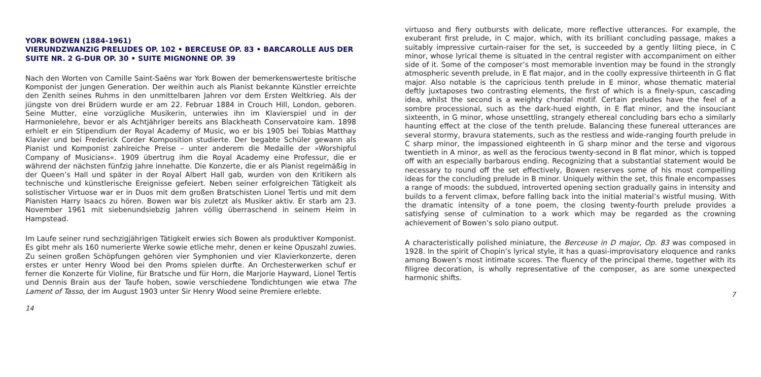YORK BOWEN (1884-1961)
VIERUNDZWANZIG PRELUDES OP. 102 • BERCEUSE OP. 83 • BARCAROLLE AUS DER SUITE NR. 2 G-DUR OP. 30 • SUITE MIGNONNE OP. 39
Nach den Worten von Camille Saint-Saëns war York Bowen der bemerkenswerteste britische Komponist der jungen Generation. Der weithin auch als Pianist bekannte Künstler erreichte den Zenith seines Ruhms in den unmittelbaren Jahren vor dem Ersten Weltkrieg. Als der jüngste von drei Brüdern wurde er am 22. Februar 1884 in Crouch Hill, London, geboren. Seine Mutter, eine vorzügliche Musikerin, unterwies ihn im Klavierspiel und in der Harmonielehre, bevor er als Achtjähriger bereits ans Blackheath Conservatoire kam. 1898 erhielt er ein Stipendium der Royal Academy of Music, wo er bis 1905 bei Tobias Matthay Klavier und bei Frederick Corder Komposition studierte. Der begabte Schüler gewann als Pianist und Komponist zahlreiche Preise – unter anderem die Medaille der »Worshipful Company of Musicians«. 1909 übertrug ihm die Royal Academy eine Professur, die er während der nächsten fünfzig Jahre innehatte. Die Konzerte, die er als Pianist regelmäßig in der Queen’s Hall und später in der Royal Albert Hall gab, wurden von den Kritikern als technische und künstlerische Ereignisse gefeiert. Neben seiner erfolgreichen Tätigkeit als solistischer Virtuose war er in Duos mit dem großen Bratschisten Lionel Tertis und mit dem Pianisten Harry Isaacs zu hören. Bowen war bis zuletzt als Musiker aktiv. Er starb am 23. November 1961 mit siebenundsiebzig Jahren völlig überraschend in seinem Heim in Hampstead.
Im Laufe seiner rund sechzigjährigen Tätigkeit erwies sich Bowen als produktiver Komponist. Es gibt mehr als 160 numerierte Werke sowie etliche mehr, denen er keine Opuszahl zuwies. Zu seinen großen Schöpfungen gehören vier Symphonien und vier Klavierkonzerte, deren erstes er unter Henry Wood bei den Proms spielen durfte. An Orchesterwerken schuf er ferner die Konzerte für Violine, für Bratsche und für Horn, die Marjorie Hayward, Lionel Tertis und Dennis Brain aus der Taufe hoben, sowie verschiedene Tondichtungen wie etwa The Lament of Tasso, der im August 1903 unter Sir Henry Wood seine Premiere erlebte.
14
virtuoso and fiery outbursts with delicate, more reflective utterances. For example, the exuberant first prelude, in C major, which, with its brilliant concluding passage, makes a suitably impressive curtain-raiser for the set, is succeeded by a gently lilting piece, in C minor, whose lyrical theme is situated in the central register with accompaniment on either side of it. Some of the composer’s most memorable invention may be found in the strongly atmospheric seventh prelude, in E flat major, and in the coolly expressive thirteenth in G flat major. Also notable is the capricious tenth prelude in E minor, whose thematic material deftly juxtaposes two contrasting elements, the first of which is a finely-spun, cascading idea, whilst the second is a weighty chordal motif. Certain preludes have the feel of a sombre processional, such as the dark-hued eighth, in E flat minor, and the insouciant sixteenth, in G minor, whose unsettling, strangely ethereal concluding bars echo a similarly haunting effect at the close of the tenth prelude. Balancing these funereal utterances are several stormy, bravura statements, such as the restless and wide-ranging fourth prelude in C sharp minor, the impassioned eighteenth in G sharp minor and the terse and vigorous twentieth in A minor, as well as the ferocious twenty-second in B flat minor, which is topped off with an especially barbarous ending. Recognizing that a substantial statement would be necessary to round off the set effectively, Bowen reserves some of his most compelling ideas for the concluding prelude in B minor. Uniquely within the set, this finale encompasses a range of moods: the subdued, introverted opening section gradually gains in intensity and builds to a fervent climax, before falling back into the initial material’s wistful musing. With the dramatic intensity of a tone poem, the closing twenty-fourth prelude provides a satisfying sense of culmination to a work which may be regarded as the crowning achievement of Bowen’s solo piano output.
A characteristically polished miniature, the Berceuse in D major, Op. 83 was composed in 1928. In the spirit of Chopin’s lyrical style, it has a quasi-improvisatory eloquence and ranks among Bowen’s most intimate scores. The fluency of the principal theme, together with its filigree decoration, is wholly representative of the composer, as are some unexpected harmonic shifts.
7